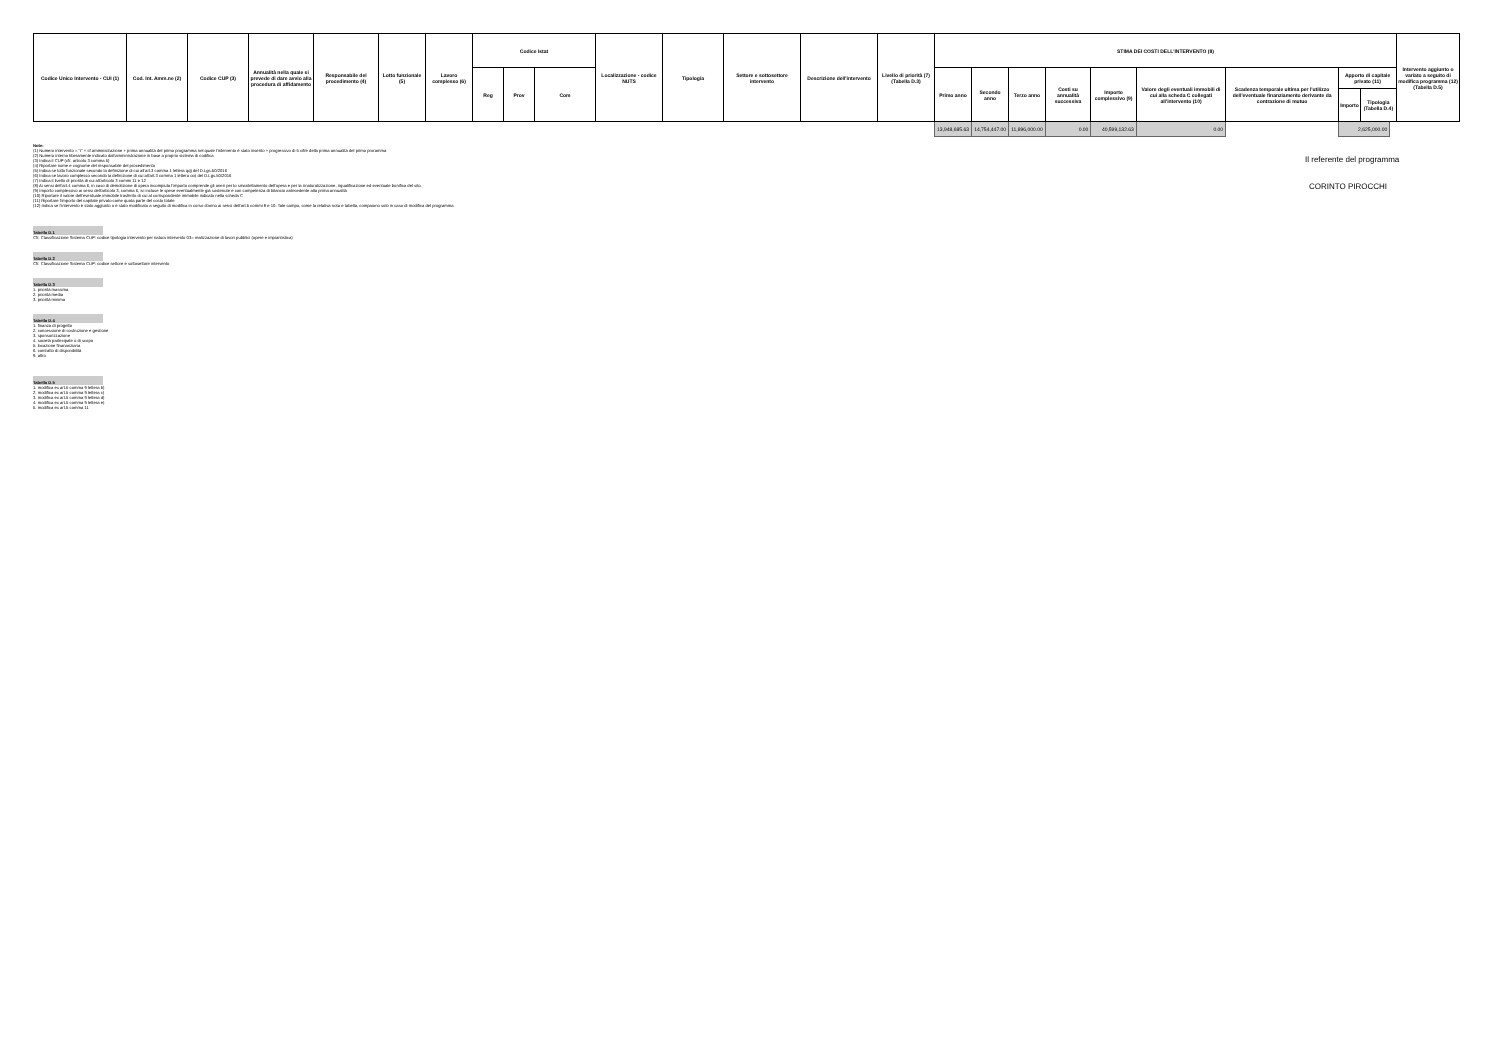| Codice Unico Intervento - CUI (1) | Cod. Int. Amm.ne (2) | Codice CUP (3) | Annualità nella quale si prevede di dare avvio alla procedura di affidamento | Responsabile del procedimento (4) | Lotto funzionale (5) | Lavoro complesso (6) | Codice Istat | | | Localizzazione - codice NUTS | Tipologia | Settore e sottosettore intervento | Descrizione dell'intervento | Livello di priorità (7) (Tabella D.3) | STIMA DEI COSTI DELL'INTERVENTO (8) | | | | | | | | | Intervento aggiunto o variato a seguito di modifica programma (12) (Tabella D.5) |
| --- | --- | --- | --- | --- | --- | --- | --- | --- | --- | --- | --- | --- | --- | --- | --- | --- | --- | --- | --- | --- | --- | --- | --- | --- |
| | | | | | | | Reg | Prov | Com | | | | | | Primo anno | Secondo anno | Terzo anno | Costi su annualità successiva | Importo complessivo (9) | Valore degli eventuali immobili di cui alla scheda C collegati all'intervento (10) | Scadenza temporale ultima per l'utilizzo dell'eventuale finanziamento derivante da contrazione di mutuo | / Apporto di capitale privato (11) / / / --- / --- / / Importo / Tipologia (Tabella D.4) / | | |
| | | | | | | | | | | | | | | | 13,948,685.63 | 14,754,447.00 | 11,896,000.00 | 0.00 | 40,599,132.63 | 0.00 | | 2,625,000.00 | | |
Note:
(1) Numero intervento = "I" + cf amministrazione + prima annualità del primo programma nel quale l'intervento è stato inserito + progressivo di 5 cifre della prima annualità del primo proramma
(2) Numero interno liberamente indicato dall'amministrazione in base a proprio sistema di codifica
(3) Indica il CUP (cfr. articolo 3 comma 5)
(4) Riportare nome e cognome del responsabile del procedimento
(5) Indica se lotto funzionale secondo la definizione di cui all'art.3 comma 1 lettera qq) del D.Lgs.50/2016
(6) Indica se lavoro complesso secondo la definizione di cui all'art.3 comma 1 lettera oo) del D.Lgs.50/2016
(7) Indica il livello di priorità di cui all'articolo 3 commi 11 e 12
(8) Ai sensi dell'art.4 comma 6, in caso di demolizione di opera incompiuta l'importo comprende gli oneri per lo smantellamento dell'opera e per la rinaturalizzazione, riqualificazione ed eventuale bonifica del sito.
(9) Importo complessivo ai sensi dell'articolo 3, comma 6, ivi incluse le spese eventualmente già sostenute e con competenza di bilancio antecedente alla prima annualità
(10) Riportare il valore dell'eventuale immobile trasferito di cui al corrispondente immobile indicato nella scheda C
(11) Riportare l'importo del capitale privato come quota parte del costo totale
(12) Indica se l'intervento è stato aggiunto o è stato modificato a seguito di modifica in corso d'anno ai sensi dell'art.5 commi 8 e 10. Tale campo, come la relativa nota e tabella, compaiono solo in caso di modifica del programma
Tabella D.1
Cfr. Classificazione Sistema CUP: codice tipologia intervento per natura intervento 03= realizzazione di lavori pubblici (opere e impiantistica)
Tabella D.2
Cfr. Classificazione Sistema CUP: codice settore e sottosettore intervento
Tabella D.3
1. priorità massima
2. priorità media
3. priorità minima
Tabella D.4
1. finanza di progetto
2. concessione di costruzione e gestione
3. sponsorizzazione
4. società partecipate o di scopo
5. locazione finananziaria
6. contratto di disponibilità
9. altro
Tabella D.5
1. modifica ex art.5 comma 9 lettera b)
2. modifica ex art.5 comma 9 lettera c)
3. modifica ex art.5 comma 9 lettera d)
4. modifica ex art.5 comma 9 lettera e)
5. modifica ex art.5 comma 11
Il referente del programma
CORINTO PIROCCHI